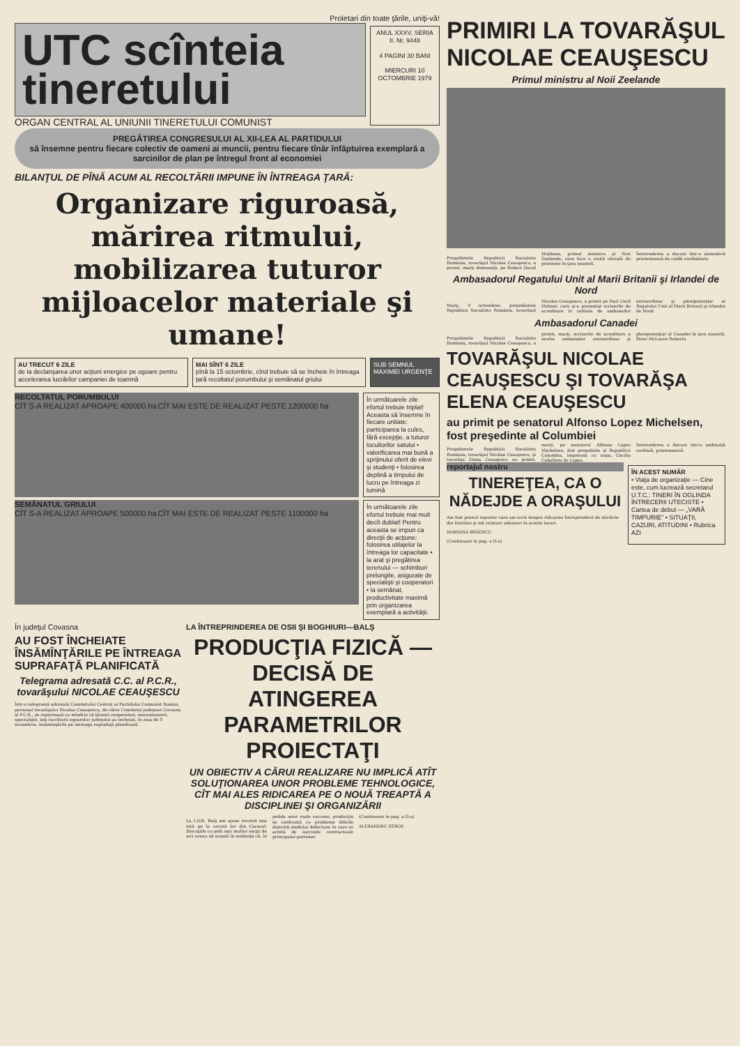Proletari din toate ţările, uniţi-vă!
UTC scînteia tineretului
ORGAN CENTRAL AL UNIUNII TINERETULUI COMUNIST
ANUL XXXV, SERIA II. Nr. 9448
4 PAGINI 30 BANI
MIERCURI 10 OCTOMBRIE 1979
PREGĂTIREA CONGRESULUI AL XII-LEA AL PARTIDULUI
să însemne pentru fiecare colectiv de oameni ai muncii, pentru fiecare tînăr înfăptuirea exemplară a sarcinilor de plan pe întregul front al economiei
BILANŢUL DE PÎNĂ ACUM AL RECOLTĂRII IMPUNE ÎN ÎNTREAGA ŢARĂ:
Organizare riguroasă, mărirea ritmului, mobilizarea tuturor mijloacelor materiale şi umane!
AU TRECUT 6 ZILE
de la declanşarea unor acţiuni energice pe ogoare pentru accelerarea lucrărilor campaniei de toamnă
MAI SÎNT 6 ZILE
pînă la 15 octombrie, cînd trebuie să se încheie în întreaga ţară recoltatul porumbului şi semănatul griului
SUB SEMNUL MAXIMEI URGENŢE
RECOLTATUL PORUMBULUI
CÎT S-A REALIZAT APROAPE 400000 ha CÎT MAI ESTE DE REALIZAT PESTE 1200000 ha
SEMĂNATUL GRIULUI
CÎT S-A REALIZAT APROAPE 500000 ha CÎT MAI ESTE DE REALIZAT PESTE 1100000 ha
În următoarele zile efortul trebuie triplat! Aceasta să însemne în fiecare unitate: participarea la cules, fără excepţie, a tuturor locuitorilor satului • valorificarea mai bună a sprijinului oferit de elevi şi studenţi • folosirea deplină a timpului de lucru pe întreaga zi lumină
În următoarele zile efortul trebuie mai mult decît dublat! Pentru aceasta se impun ca direcţii de acţiune: folosirea utilajelor la întreaga lor capacitate • la arat şi pregătirea terenului — schimburi prelungite, asigurate de specialişti şi cooperatori • la semănat, productivitate maximă prin organizarea exemplară a activităţii.
În judeţul Covasna
AU FOST ÎNCHEIATE ÎNSĂMÎNŢĂRILE PE ÎNTREAGA SUPRAFAŢĂ PLANIFICATĂ
Telegrama adresată C.C. al P.C.R., tovarăşului NICOLAE CEAUŞESCU
Într-o telegramă adresată Comitetului Central al Partidului Comunist Român, personal tovarăşului Nicolae Ceauşescu, de către Comitetul judeţean Covasna al P.C.R., se raportează cu mîndrie că ţăranii cooperatori, mecanizatorii, specialiştii, toţi lucrătorii ogoarelor judeţului au încheiat, în ziua de 9 octombrie, însămînţările pe întreaga suprafaţă planificată.
LA ÎNTREPRINDEREA DE OSII ŞI BOGHIURI—BALŞ
PRODUCŢIA FIZICĂ — DECISĂ DE ATINGEREA PARAMETRILOR PROIECTAŢI
UN OBIECTIV A CĂRUI REALIZARE NU IMPLICĂ ATÎT SOLUŢIONAREA UNOR PROBLEME TEHNOLOGICE, CÎT MAI ALES RIDICAREA PE O NOUĂ TREAPTĂ A DISCIPLINEI ŞI ORGANIZĂRII
La I.O.B. Balş am ajuns trecînd mai întîi pe la vecinii lor din Caracal. Discuţiile cu şefii mai multor secţii de aici aveau să scoată în evidenţă că, în pofida unor reale succese, producţia se confruntă cu probleme dificile datorită modului defectuos în care se achită de sarcinile contractuale principalul partener.
(Continuare în pag. a II-a)
ALEXANDRU STROE
PRIMIRI LA TOVARĂŞUL NICOLAE CEAUŞESCU
Primul ministru al Noii Zeelande
Preşedintele Republicii Socialiste România, tovarăşul Nicolae Ceauşescu, a primit, marţi dimineaţă, pe Robert David Muldoon, primul ministru al Noii Zeelande, care face o vizită oficială de prietenie în ţara noastră.
Întrevederea a decurs într-o atmosferă prietenească de caldă cordialitate.
Ambasadorul Regatului Unit al Marii Britanii şi Irlandei de Nord
Marţi, 9 octombrie, preşedintele Republicii Socialiste România, tovarăşul Nicolae Ceauşescu, a primit pe Paul Cecil Holmer, care şi-a prezentat scrisorile de acreditare în calitate de ambasador extraordinar şi plenipotenţiar al Regatului Unit al Marii Britanii şi Irlandei de Nord.
Ambasadorul Canadei
Preşedintele Republicii Socialiste România, tovarăşul Nicolae Ceauşescu, a primit, marţi, scrisorile de acreditare a noului ambasador extraordinar şi plenipotenţiar al Canadei în ţara noastră, Peter McLaren Roberts.
TOVARĂŞUL NICOLAE CEAUŞESCU ŞI TOVARĂŞA ELENA CEAUŞESCU
au primit pe senatorul Alfonso Lopez Michelsen, fost preşedinte al Columbiei
Preşedintele Republicii Socialiste România, tovarăşul Nicolae Ceauşescu, şi tovarăşa Elena Ceauşescu au primit, marţi, pe senatorul Alfonso Lopez Michelsen, fost preşedinte al Republicii Columbia, împreună cu soţia, Cecilia Caballero de Lopez.
Întrevederea a decurs într-o ambianţă cordială, prietenească.
reportajul nostru
TINEREŢEA, CA O NĂDEJDE A ORAŞULUI
Am fost primul reporter care am scris despre ridicarea Întreprinderii de sticlărie din Dorohoi şi mă reîntorc adeseori în aceste locuri.
MARIANA BRĂESCU
(Continuare în pag. a II-a)
ÎN ACEST NUMĂR
• Viaţa de organizaţie — Cine este, cum lucrează secretarul U.T.C.: TINERI ÎN OGLINDA ÎNTRECERII UTECISTE • Cartea de debut — „VARĂ TIMPURIE" • SITUAŢII, CAZURI, ATITUDINI • Rubrica AZI